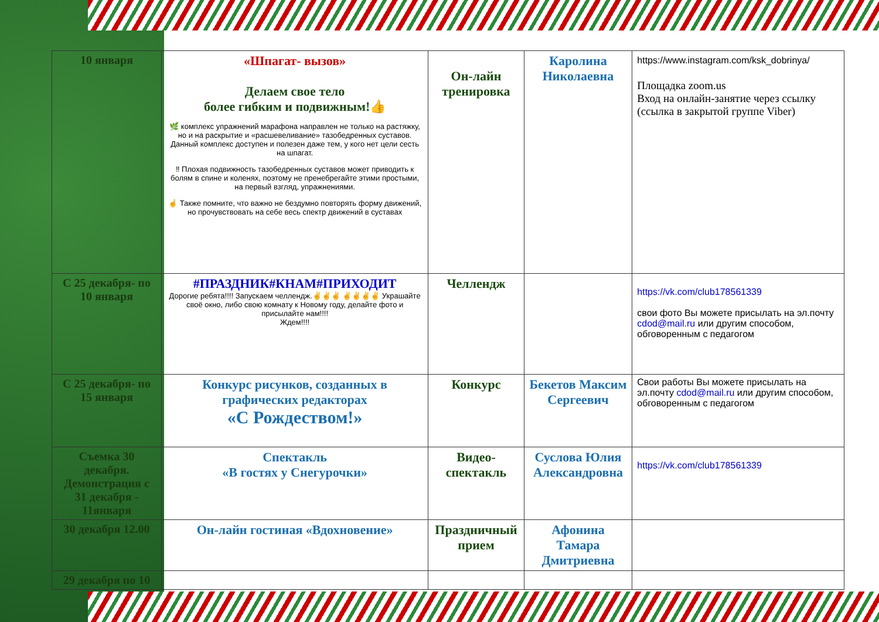| 10 января | «Шпагат- вызов» Делаем свое тело более гибким и подвижным!👍 🌿 комплекс упражнений марафона направлен не только на растяжку, но и на раскрытие и «расшевеливание» тазобедренных суставов. Данный комплекс доступен и полезен даже тем, у кого нет цели сесть на шпагат. ‼ Плохая подвижность тазобедренных суставов может приводить к болям в спине и коленях, поэтому не пренебрегайте этими простыми, на первый взгляд, упражнениями. ☝ Также помните, что важно не бездумно повторять форму движений, но прочувствовать на себе весь спектр движений в суставах | Он-лайн тренировка | Каролина Николаевна | https://www.instagram.com/ksk_dobrinya/ Площадка zoom.us Вход на онлайн-занятие через ссылку (ссылка в закрытой группе Viber) |
| С 25 декабря- по 10 января | #ПРАЗДНИК#КНАМ#ПРИХОДИТ Дорогие ребята!!!! Запускаем челлендж.✌✌✌ ✌✌✌✌ Украшайте своё окно, либо свою комнату к Новому году, делайте фото и присылайте нам!!!! Ждем!!!! | Челлендж | | https://vk.com/club178561339 свои фото Вы можете присылать на эл.почту cdod@mail.ru или другим способом, обговоренным с педагогом |
| С 25 декабря- по 15 января | Конкурс рисунков, созданных в графических редакторах «С Рождеством!» | Конкурс | Бекетов Максим Сергеевич | Свои работы Вы можете присылать на эл.почту cdod@mail.ru или другим способом, обговоренным с педагогом |
| Съемка 30 декабря. Демонстрация с 31 декабря - 11января | Спектакль «В гостях у Снегурочки» | Видео-спектакль | Суслова Юлия Александровна | https://vk.com/club178561339 |
| 30 декабря 12.00 | Он-лайн гостиная «Вдохновение» | Праздничный прием | Афонина Тамара Дмитриевна | |
| 29 декабря по 10 | | | | |